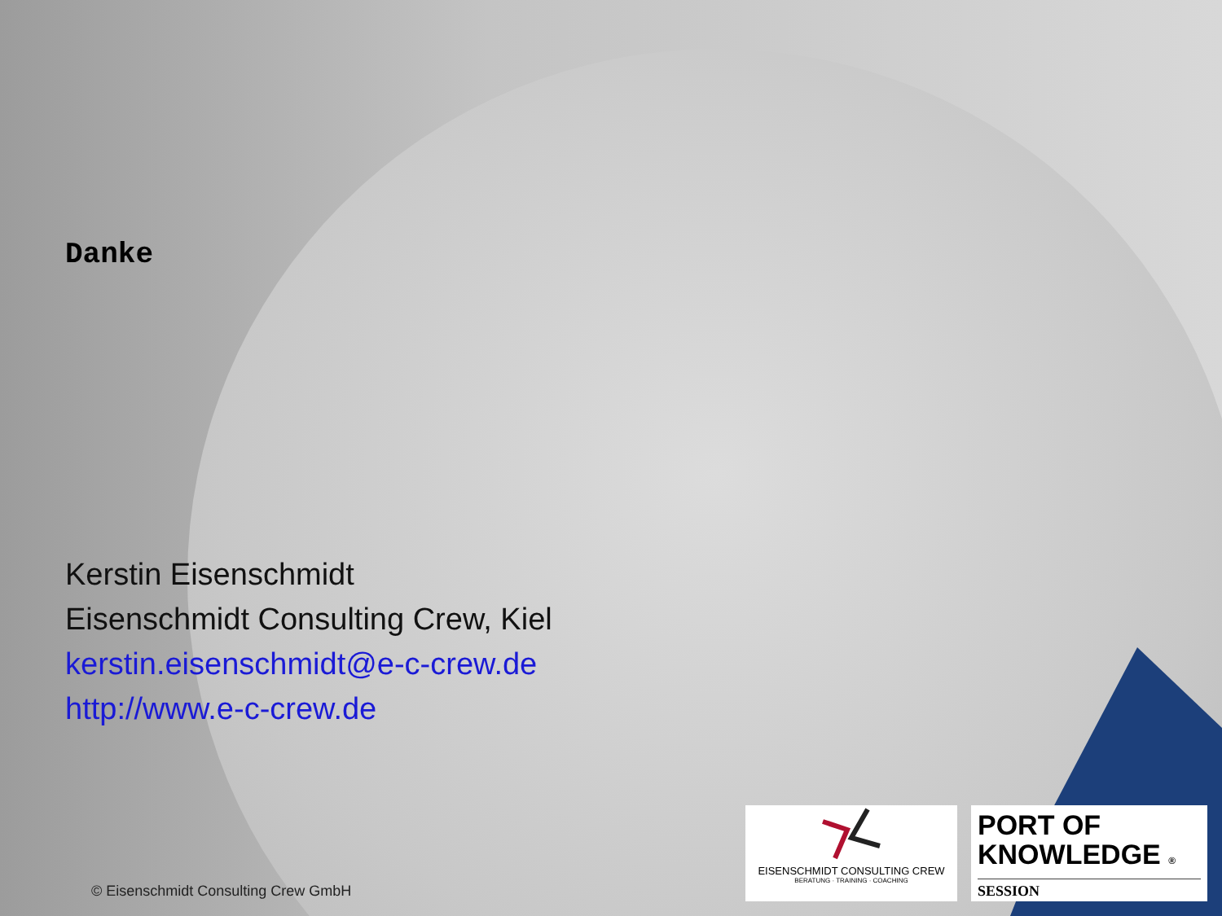Danke
Kerstin Eisenschmidt
Eisenschmidt Consulting Crew, Kiel
kerstin.eisenschmidt@e-c-crew.de
http://www.e-c-crew.de
© Eisenschmidt Consulting Crew GmbH
EISENSCHMIDT CONSULTING CREW
BERATUNG · TRAINING · COACHING
PORT OF
KNOWLEDGE ®
SESSION